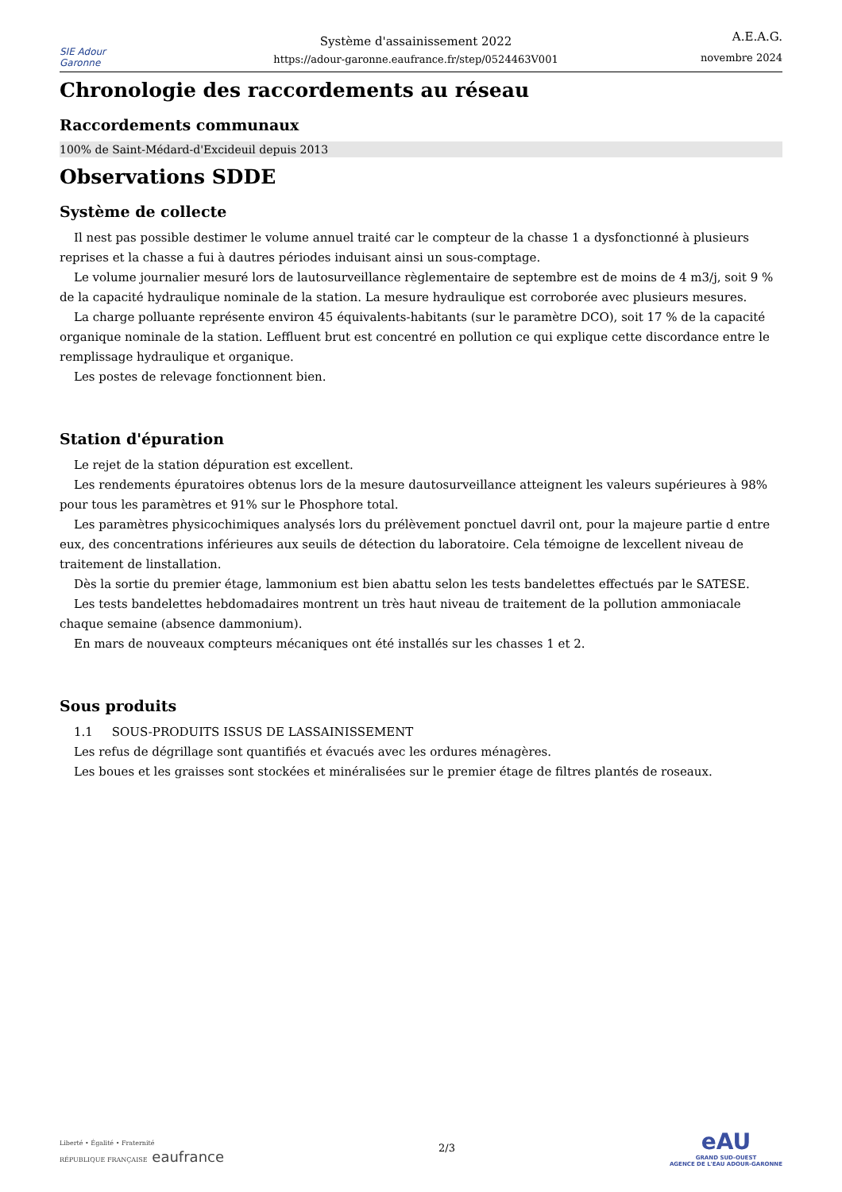SIE Adour Garonne
Système d'assainissement 2022
https://adour-garonne.eaufrance.fr/step/0524463V001
A.E.A.G.
novembre 2024
Chronologie des raccordements au réseau
Raccordements communaux
100% de Saint-Médard-d'Excideuil depuis 2013
Observations SDDE
Système de collecte
Il nest pas possible destimer le volume annuel traité car le compteur de la chasse 1 a dysfonctionné à plusieurs reprises et la chasse a fui à dautres périodes induisant ainsi un sous-comptage.
Le volume journalier mesuré lors de lautosurveillance règlementaire de septembre est de moins de 4 m3/j, soit 9 % de la capacité hydraulique nominale de la station. La mesure hydraulique est corroborée avec plusieurs mesures.
La charge polluante représente environ 45 équivalents-habitants (sur le paramètre DCO), soit 17 % de la capacité organique nominale de la station. Leffluent brut est concentré en pollution ce qui explique cette discordance entre le remplissage hydraulique et organique.
Les postes de relevage fonctionnent bien.
Station d'épuration
Le rejet de la station dépuration est excellent.
Les rendements épuratoires obtenus lors de la mesure dautosurveillance atteignent les valeurs supérieures à 98% pour tous les paramètres et 91% sur le Phosphore total.
Les paramètres physicochimiques analysés lors du prélèvement ponctuel davril ont, pour la majeure partie d entre eux, des concentrations inférieures aux seuils de détection du laboratoire. Cela témoigne de lexcellent niveau de traitement de linstallation.
Dès la sortie du premier étage, lammonium est bien abattu selon les tests bandelettes effectués par le SATESE.
Les tests bandelettes hebdomadaires montrent un très haut niveau de traitement de la pollution ammoniacale chaque semaine (absence dammonium).
En mars de nouveaux compteurs mécaniques ont été installés sur les chasses 1 et 2.
Sous produits
1.1 SOUS-PRODUITS ISSUS DE LASSAINISSEMENT
Les refus de dégrillage sont quantifiés et évacués avec les ordures ménagères.
Les boues et les graisses sont stockées et minéralisées sur le premier étage de filtres plantés de roseaux.
Liberté • Égalité • Fraternité
RÉPUBLIQUE FRANÇAISE eaufrance
2/3
eAU
GRAND SUD-OUEST
AGENCE DE L'EAU ADOUR-GARONNE